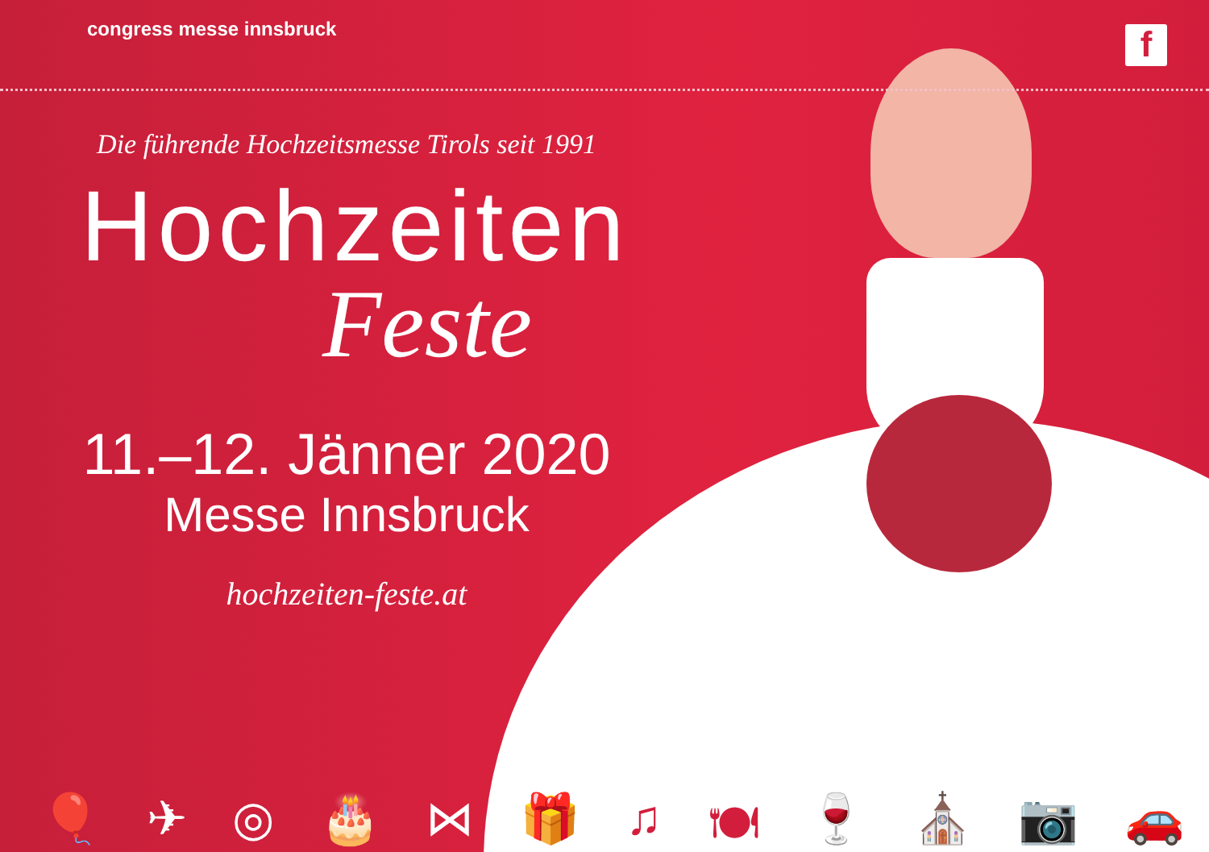congress messe innsbruck f
Die führende Hochzeitsmesse Tirols seit 1991
Hochzeiten
Feste
11.–12. Jänner 2020
Messe Innsbruck
hochzeiten-feste.at
🎈 ✈ ◎ 🎂 ⋈ 🎁 ♫ 🍽 🍷 ⛪ 📷 🚗